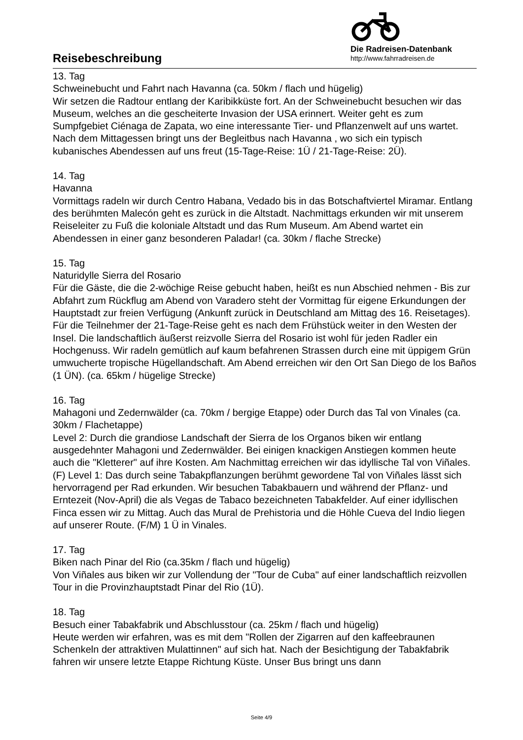Reisebeschreibung
Die Radreisen-Datenbank
http://www.fahrradreisen.de
13. Tag
Schweinebucht und Fahrt nach Havanna (ca. 50km / flach und hügelig)
Wir setzen die Radtour entlang der Karibikküste fort. An der Schweinebucht besuchen wir das Museum, welches an die gescheiterte Invasion der USA erinnert. Weiter geht es zum Sumpfgebiet Ciénaga de Zapata, wo eine interessante Tier- und Pflanzenwelt auf uns wartet. Nach dem Mittagessen bringt uns der Begleitbus nach Havanna , wo sich ein typisch kubanisches Abendessen auf uns freut (15-Tage-Reise: 1Ü / 21-Tage-Reise: 2Ü).
14. Tag
Havanna
Vormittags radeln wir durch Centro Habana, Vedado bis in das Botschaftviertel Miramar. Entlang des berühmten Malecón geht es zurück in die Altstadt. Nachmittags erkunden wir mit unserem Reiseleiter zu Fuß die koloniale Altstadt und das Rum Museum. Am Abend wartet ein Abendessen in einer ganz besonderen Paladar! (ca. 30km / flache Strecke)
15. Tag
Naturidylle Sierra del Rosario
Für die Gäste, die die 2-wöchige Reise gebucht haben, heißt es nun Abschied nehmen - Bis zur Abfahrt zum Rückflug am Abend von Varadero steht der Vormittag für eigene Erkundungen der Hauptstadt zur freien Verfügung (Ankunft zurück in Deutschland am Mittag des 16. Reisetages).
Für die Teilnehmer der 21-Tage-Reise geht es nach dem Frühstück weiter in den Westen der Insel. Die landschaftlich äußerst reizvolle Sierra del Rosario ist wohl für jeden Radler ein Hochgenuss. Wir radeln gemütlich auf kaum befahrenen Strassen durch eine mit üppigem Grün umwucherte tropische Hügellandschaft. Am Abend erreichen wir den Ort San Diego de los Baños (1 ÜN). (ca. 65km / hügelige Strecke)
16. Tag
Mahagoni und Zedernwälder (ca. 70km / bergige Etappe) oder Durch das Tal von Vinales (ca. 30km / Flachetappe)
Level 2: Durch die grandiose Landschaft der Sierra de los Organos biken wir entlang ausgedehnter Mahagoni und Zedernwälder. Bei einigen knackigen Anstiegen kommen heute auch die "Kletterer" auf ihre Kosten. Am Nachmittag erreichen wir das idyllische Tal von Viñales. (F) Level 1: Das durch seine Tabakpflanzungen berühmt gewordene Tal von Viñales lässt sich hervorragend per Rad erkunden. Wir besuchen Tabakbauern und während der Pflanz- und Erntezeit (Nov-April) die als Vegas de Tabaco bezeichneten Tabakfelder. Auf einer idyllischen Finca essen wir zu Mittag. Auch das Mural de Prehistoria und die Höhle Cueva del Indio liegen auf unserer Route. (F/M) 1 Ü in Vinales.
17. Tag
Biken nach Pinar del Rio (ca.35km / flach und hügelig)
Von Viñales aus biken wir zur Vollendung der "Tour de Cuba" auf einer landschaftlich reizvollen Tour in die Provinzhauptstadt Pinar del Rio (1Ü).
18. Tag
Besuch einer Tabakfabrik und Abschlusstour (ca. 25km / flach und hügelig)
Heute werden wir erfahren, was es mit dem "Rollen der Zigarren auf den kaffeebraunen Schenkeln der attraktiven Mulattinnen" auf sich hat. Nach der Besichtigung der Tabakfabrik fahren wir unsere letzte Etappe Richtung Küste. Unser Bus bringt uns dann
Seite 4/9